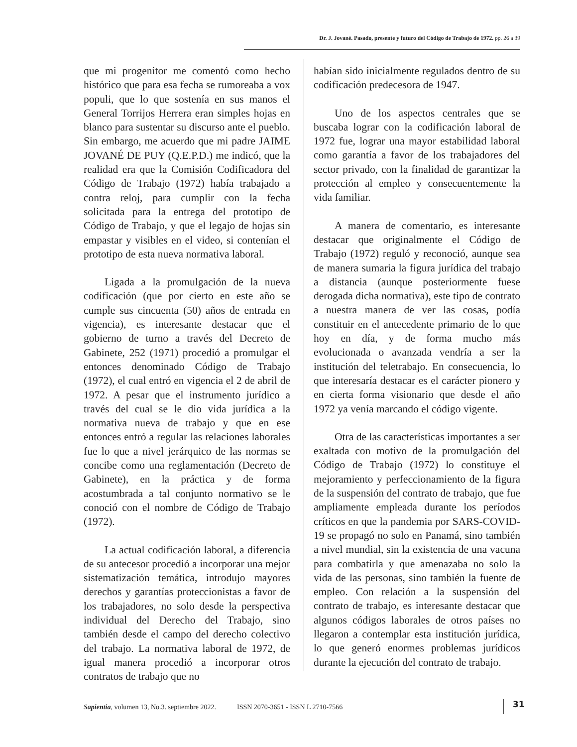Dr. J. Jované. Pasado, presente y futuro del Código de Trabajo de 1972. pp. 26 a 39
que mi progenitor me comentó como hecho histórico que para esa fecha se rumoreaba a vox populi, que lo que sostenía en sus manos el General Torrijos Herrera eran simples hojas en blanco para sustentar su discurso ante el pueblo. Sin embargo, me acuerdo que mi padre JAIME JOVANÉ DE PUY (Q.E.P.D.) me indicó, que la realidad era que la Comisión Codificadora del Código de Trabajo (1972) había trabajado a contra reloj, para cumplir con la fecha solicitada para la entrega del prototipo de Código de Trabajo, y que el legajo de hojas sin empastar y visibles en el video, si contenían el prototipo de esta nueva normativa laboral.
Ligada a la promulgación de la nueva codificación (que por cierto en este año se cumple sus cincuenta (50) años de entrada en vigencia), es interesante destacar que el gobierno de turno a través del Decreto de Gabinete, 252 (1971) procedió a promulgar el entonces denominado Código de Trabajo (1972), el cual entró en vigencia el 2 de abril de 1972. A pesar que el instrumento jurídico a través del cual se le dio vida jurídica a la normativa nueva de trabajo y que en ese entonces entró a regular las relaciones laborales fue lo que a nivel jerárquico de las normas se concibe como una reglamentación (Decreto de Gabinete), en la práctica y de forma acostumbrada a tal conjunto normativo se le conoció con el nombre de Código de Trabajo (1972).
La actual codificación laboral, a diferencia de su antecesor procedió a incorporar una mejor sistematización temática, introdujo mayores derechos y garantías proteccionistas a favor de los trabajadores, no solo desde la perspectiva individual del Derecho del Trabajo, sino también desde el campo del derecho colectivo del trabajo. La normativa laboral de 1972, de igual manera procedió a incorporar otros contratos de trabajo que no
habían sido inicialmente regulados dentro de su codificación predecesora de 1947.
Uno de los aspectos centrales que se buscaba lograr con la codificación laboral de 1972 fue, lograr una mayor estabilidad laboral como garantía a favor de los trabajadores del sector privado, con la finalidad de garantizar la protección al empleo y consecuentemente la vida familiar.
A manera de comentario, es interesante destacar que originalmente el Código de Trabajo (1972) reguló y reconoció, aunque sea de manera sumaria la figura jurídica del trabajo a distancia (aunque posteriormente fuese derogada dicha normativa), este tipo de contrato a nuestra manera de ver las cosas, podía constituir en el antecedente primario de lo que hoy en día, y de forma mucho más evolucionada o avanzada vendría a ser la institución del teletrabajo. En consecuencia, lo que interesaría destacar es el carácter pionero y en cierta forma visionario que desde el año 1972 ya venía marcando el código vigente.
Otra de las características importantes a ser exaltada con motivo de la promulgación del Código de Trabajo (1972) lo constituye el mejoramiento y perfeccionamiento de la figura de la suspensión del contrato de trabajo, que fue ampliamente empleada durante los períodos críticos en que la pandemia por SARS-COVID-19 se propagó no solo en Panamá, sino también a nivel mundial, sin la existencia de una vacuna para combatirla y que amenazaba no solo la vida de las personas, sino también la fuente de empleo. Con relación a la suspensión del contrato de trabajo, es interesante destacar que algunos códigos laborales de otros países no llegaron a contemplar esta institución jurídica, lo que generó enormes problemas jurídicos durante la ejecución del contrato de trabajo.
Sapientia, volumen 13, No.3. septiembre 2022. ISSN 2070-3651 - ISSN L 2710-7566
31